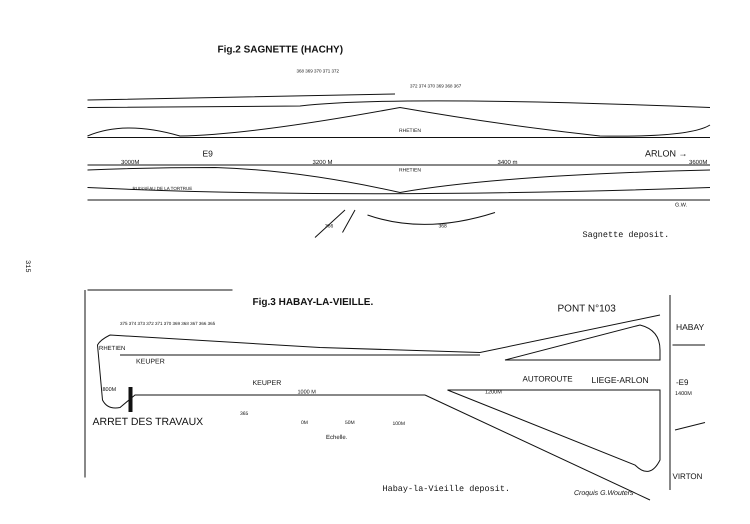315
Fig.2 SAGNETTE (HACHY)
RHETIEN
E9
ARLON →
3000M
3200 M
3400 m
3600M
RHETIEN
RUISSEAU DE LA TORTRUE
G.W.
366
368
368 369 370 371 372
372 374 370 369 368 367
Sagnette deposit.
Fig.3 HABAY-LA-VIEILLE.
PONT N°103
HABAY
RHETIEN
KEUPER
KEUPER
AUTOROUTE
LIEGE-ARLON
-E9
800M
1000 M
1200M
1400M
ARRET DES TRAVAUX
365
0M
50M
100M
Echelle.
VIRTON
375 374 373 372 371 370 369 368 367 366 365
Habay-la-Vieille deposit. Croquis G.Wouters